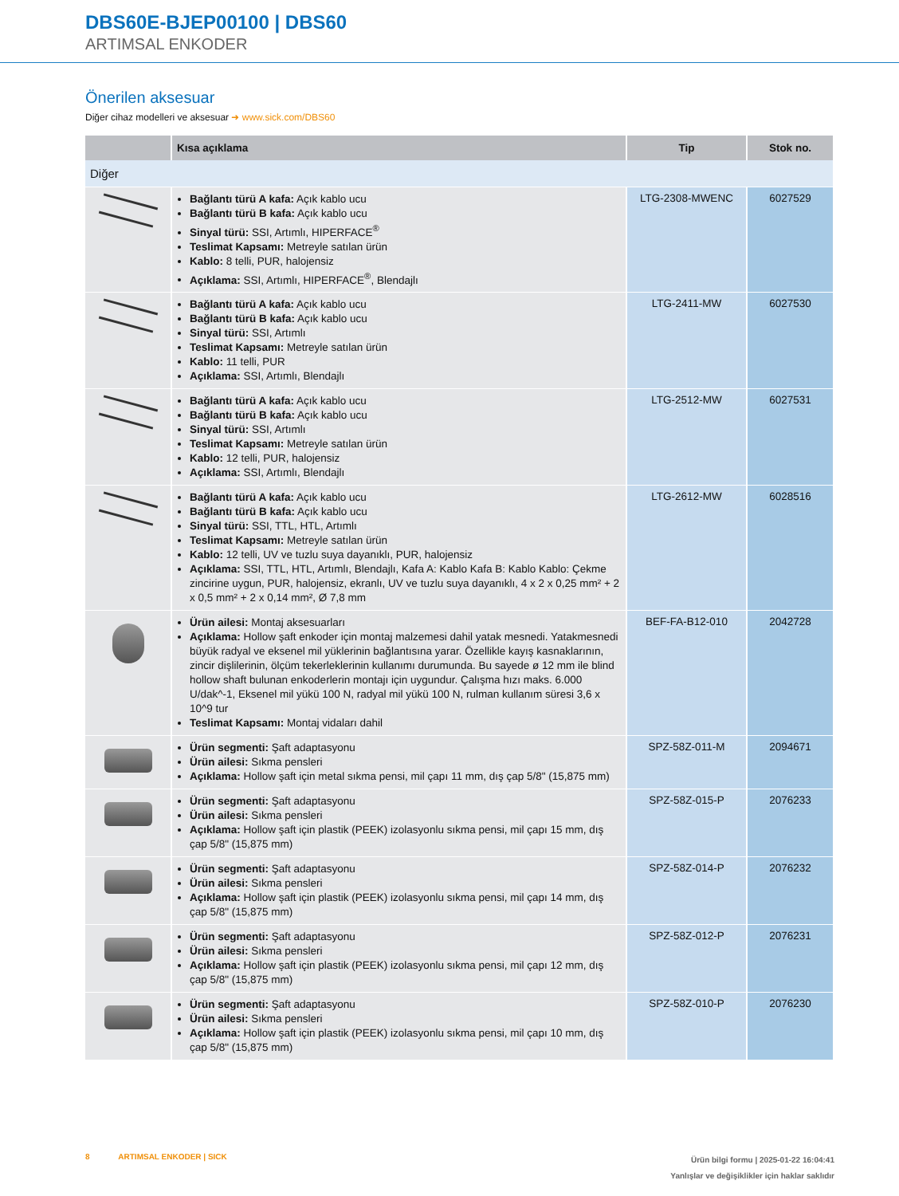DBS60E-BJEP00100 | DBS60
ARTIMSAL ENKODER
Önerilen aksesuar
Diğer cihaz modelleri ve aksesuar ➜ www.sick.com/DBS60
| | Kısa açıklama | Tip | Stok no. |
| --- | --- | --- | --- |
| Diğer | | | |
| | Bağlantı türü A kafa: Açık kablo ucu Bağlantı türü B kafa: Açık kablo ucu Sinyal türü: SSI, Artımlı, HIPERFACE<sup>®</sup> Teslimat Kapsamı: Metreyle satılan ürün Kablo: 8 telli, PUR, halojensiz Açıklama: SSI, Artımlı, HIPERFACE<sup>®</sup>, Blendajlı | LTG-2308-MWENC | 6027529 |
| | Bağlantı türü A kafa: Açık kablo ucu Bağlantı türü B kafa: Açık kablo ucu Sinyal türü: SSI, Artımlı Teslimat Kapsamı: Metreyle satılan ürün Kablo: 11 telli, PUR Açıklama: SSI, Artımlı, Blendajlı | LTG-2411-MW | 6027530 |
| | Bağlantı türü A kafa: Açık kablo ucu Bağlantı türü B kafa: Açık kablo ucu Sinyal türü: SSI, Artımlı Teslimat Kapsamı: Metreyle satılan ürün Kablo: 12 telli, PUR, halojensiz Açıklama: SSI, Artımlı, Blendajlı | LTG-2512-MW | 6027531 |
| | Bağlantı türü A kafa: Açık kablo ucu Bağlantı türü B kafa: Açık kablo ucu Sinyal türü: SSI, TTL, HTL, Artımlı Teslimat Kapsamı: Metreyle satılan ürün Kablo: 12 telli, UV ve tuzlu suya dayanıklı, PUR, halojensiz Açıklama: SSI, TTL, HTL, Artımlı, Blendajlı, Kafa A: Kablo Kafa B: Kablo Kablo: Çekme zincirine uygun, PUR, halojensiz, ekranlı, UV ve tuzlu suya dayanıklı, 4 x 2 x 0,25 mm² + 2 x 0,5 mm² + 2 x 0,14 mm², Ø 7,8 mm | LTG-2612-MW | 6028516 |
| | Ürün ailesi: Montaj aksesuarları Açıklama: Hollow şaft enkoder için montaj malzemesi dahil yatak mesnedi. Yatak­mesnedi büyük radyal ve eksenel mil yüklerinin bağlantısına yarar. Özellikle kayış kasnaklarının, zincir dişlilerinin, ölçüm tekerleklerinin kullanımı durumunda. Bu saye­de ø 12 mm ile blind hollow shaft bulunan enkoderlerin montajı için uygundur. Çalış­ma hızı maks. 6.000 U/dak^-1, Eksenel mil yükü 100 N, radyal mil yükü 100 N, rul­man kullanım süresi 3,6 x 10^9 tur Teslimat Kapsamı: Montaj vidaları dahil | BEF-FA-B12-010 | 2042728 |
| | Ürün segmenti: Şaft adaptasyonu Ürün ailesi: Sıkma pensleri Açıklama: Hollow şaft için metal sıkma pensi, mil çapı 11 mm, dış çap 5/8" (15,875 mm) | SPZ-58Z-011-M | 2094671 |
| | Ürün segmenti: Şaft adaptasyonu Ürün ailesi: Sıkma pensleri Açıklama: Hollow şaft için plastik (PEEK) izolasyonlu sıkma pensi, mil çapı 15 mm, dış çap 5/8" (15,875 mm) | SPZ-58Z-015-P | 2076233 |
| | Ürün segmenti: Şaft adaptasyonu Ürün ailesi: Sıkma pensleri Açıklama: Hollow şaft için plastik (PEEK) izolasyonlu sıkma pensi, mil çapı 14 mm, dış çap 5/8" (15,875 mm) | SPZ-58Z-014-P | 2076232 |
| | Ürün segmenti: Şaft adaptasyonu Ürün ailesi: Sıkma pensleri Açıklama: Hollow şaft için plastik (PEEK) izolasyonlu sıkma pensi, mil çapı 12 mm, dış çap 5/8" (15,875 mm) | SPZ-58Z-012-P | 2076231 |
| | Ürün segmenti: Şaft adaptasyonu Ürün ailesi: Sıkma pensleri Açıklama: Hollow şaft için plastik (PEEK) izolasyonlu sıkma pensi, mil çapı 10 mm, dış çap 5/8" (15,875 mm) | SPZ-58Z-010-P | 2076230 |
8 ARTIMSAL ENKODER | SICK
Ürün bilgi formu | 2025-01-22 16:04:41
Yanlışlar ve değişiklikler için haklar saklıdır